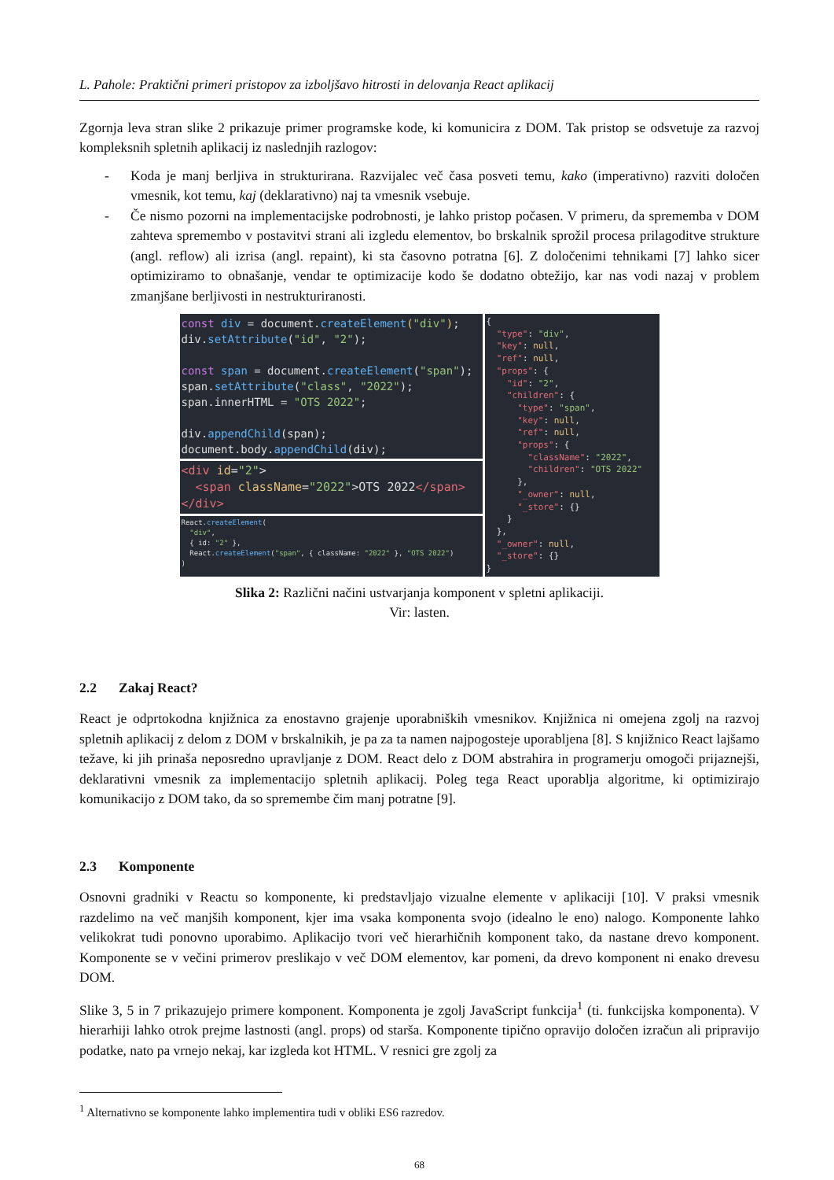L. Pahole: Praktični primeri pristopov za izboljšavo hitrosti in delovanja React aplikacij
Zgornja leva stran slike 2 prikazuje primer programske kode, ki komunicira z DOM. Tak pristop se odsvetuje za razvoj kompleksnih spletnih aplikacij iz naslednjih razlogov:
- Koda je manj berljiva in strukturirana. Razvijalec več časa posveti temu, kako (imperativno) razviti določen vmesnik, kot temu, kaj (deklarativno) naj ta vmesnik vsebuje.
- Če nismo pozorni na implementacijske podrobnosti, je lahko pristop počasen. V primeru, da sprememba v DOM zahteva spremembo v postavitvi strani ali izgledu elementov, bo brskalnik sprožil procesa prilagoditve strukture (angl. reflow) ali izrisa (angl. repaint), ki sta časovno potratna [6]. Z določenimi tehnikami [7] lahko sicer optimiziramo to obnašanje, vendar te optimizacije kodo še dodatno obtežijo, kar nas vodi nazaj v problem zmanjšane berljivosti in nestrukturiranosti.
const div = document.createElement("div");
div.setAttribute("id", "2");

const span = document.createElement("span");
span.setAttribute("class", "2022");
span.innerHTML = "OTS 2022";

div.appendChild(span);
document.body.appendChild(div);
<div id="2">
  <span className="2022">OTS 2022</span>
</div>
React.createElement(
  "div",
  { id: "2" },
  React.createElement("span", { className: "2022" }, "OTS 2022")
)
{
  "type": "div",
  "key": null,
  "ref": null,
  "props": {
    "id": "2",
    "children": {
      "type": "span",
      "key": null,
      "ref": null,
      "props": {
        "className": "2022",
        "children": "OTS 2022"
      },
      "_owner": null,
      "_store": {}
    }
  },
  "_owner": null,
  "_store": {}
}
Slika 2: Različni načini ustvarjanja komponent v spletni aplikaciji.
Vir: lasten.
2.2 Zakaj React?
React je odprtokodna knjižnica za enostavno grajenje uporabniških vmesnikov. Knjižnica ni omejena zgolj na razvoj spletnih aplikacij z delom z DOM v brskalnikih, je pa za ta namen najpogosteje uporabljena [8]. S knjižnico React lajšamo težave, ki jih prinaša neposredno upravljanje z DOM. React delo z DOM abstrahira in programerju omogoči prijaznejši, deklarativni vmesnik za implementacijo spletnih aplikacij. Poleg tega React uporablja algoritme, ki optimizirajo komunikacijo z DOM tako, da so spremembe čim manj potratne [9].
2.3 Komponente
Osnovni gradniki v Reactu so komponente, ki predstavljajo vizualne elemente v aplikaciji [10]. V praksi vmesnik razdelimo na več manjših komponent, kjer ima vsaka komponenta svojo (idealno le eno) nalogo. Komponente lahko velikokrat tudi ponovno uporabimo. Aplikacijo tvori več hierarhičnih komponent tako, da nastane drevo komponent. Komponente se v večini primerov preslikajo v več DOM elementov, kar pomeni, da drevo komponent ni enako drevesu DOM.
Slike 3, 5 in 7 prikazujejo primere komponent. Komponenta je zgolj JavaScript funkcija<sup>1</sup> (ti. funkcijska komponenta). V hierarhiji lahko otrok prejme lastnosti (angl. props) od starša. Komponente tipično opravijo določen izračun ali pripravijo podatke, nato pa vrnejo nekaj, kar izgleda kot HTML. V resnici gre zgolj za
<sup>1</sup> Alternativno se komponente lahko implementira tudi v obliki ES6 razredov.
68